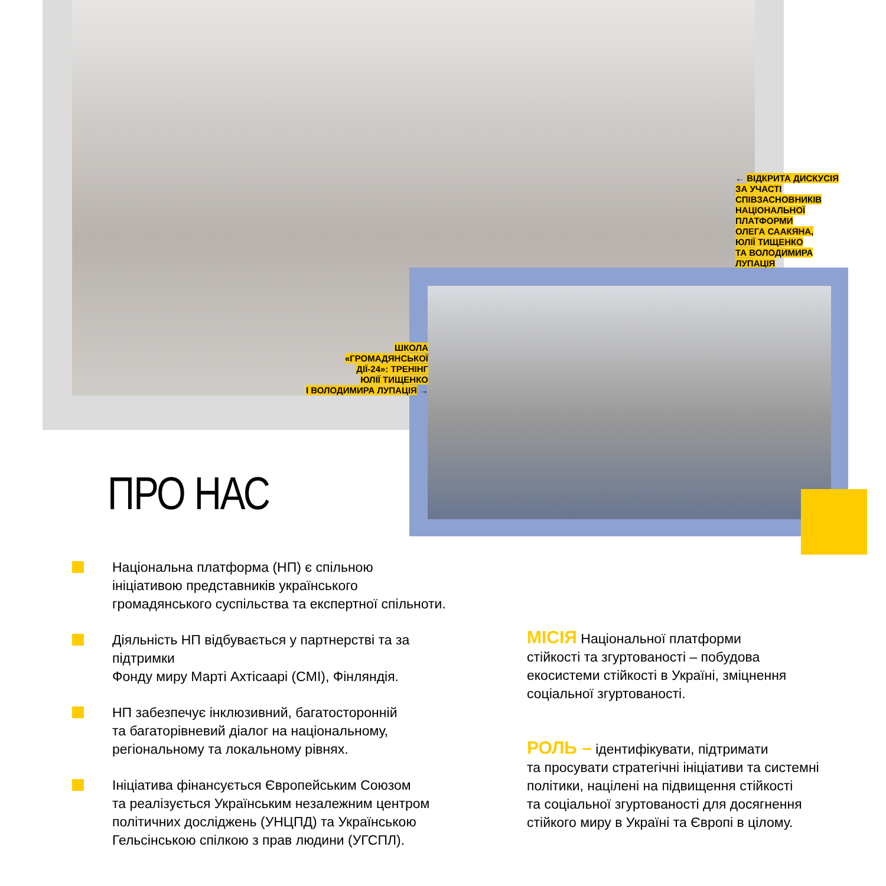← ВІДКРИТА ДИСКУСІЯ
ЗА УЧАСТІ
СПІВЗАСНОВНИКІВ
НАЦІОНАЛЬНОЇ
ПЛАТФОРМИ
ОЛЕГА СААКЯНА,
ЮЛІЇ ТИЩЕНКО
ТА ВОЛОДИМИРА
ЛУПАЦІЯ
ШКОЛА
«ГРОМАДЯНСЬКОЇ
ДІЇ-24»: ТРЕНІНГ
ЮЛІЇ ТИЩЕНКО
І ВОЛОДИМИРА ЛУПАЦІЯ →
ПРО НАС
Національна платформа (НП) є спільною
ініціативою представників українського
громадянського суспільства та експертної спільноти.
Діяльність НП відбувається у партнерстві та за підтримки
Фонду миру Марті Ахтісаарі (CMI), Фінляндія.
НП забезпечує інклюзивний, багатосторонній
та багаторівневий діалог на національному,
регіональному та локальному рівнях.
Ініціатива фінансується Європейським Союзом
та реалізується Українським незалежним центром
політичних досліджень (УНЦПД) та Українською
Гельсінською спілкою з прав людини (УГСПЛ).
МІСІЯ Національної платформи
стійкості та згуртованості – побудова
екосистеми стійкості в Україні, зміцнення
соціальної згуртованості.
РОЛЬ – ідентифікувати, підтримати
та просувати стратегічні ініціативи та системні
політики, націлені на підвищення стійкості
та соціальної згуртованості для досягнення
стійкого миру в Україні та Європі в цілому.